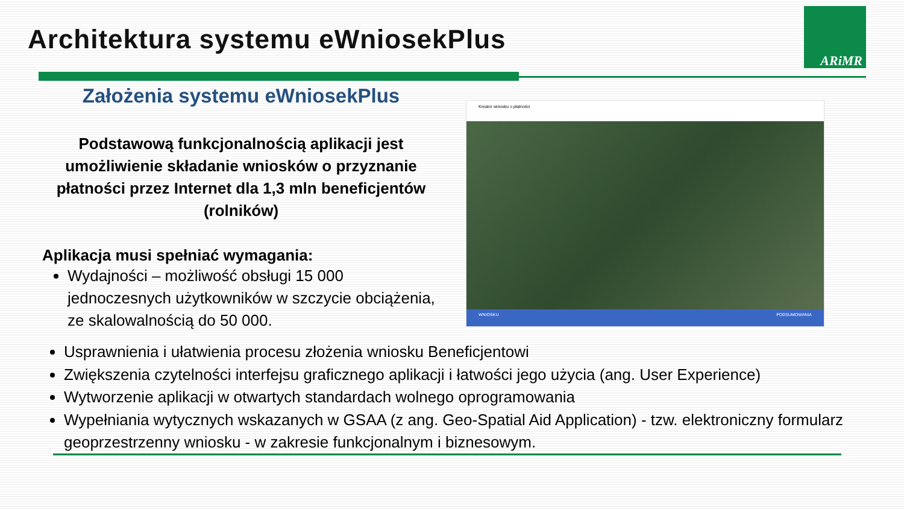Architektura systemu eWniosekPlus
ARiMR
Założenia systemu eWniosekPlus
Podstawową funkcjonalnością aplikacji jest umożliwienie składanie wniosków o przyznanie płatności przez Internet dla 1,3 mln beneficjentów (rolników)
Aplikacja musi spełniać wymagania:
Wydajności – możliwość obsługi 15 000 jednoczesnych użytkowników w szczycie obciążenia, ze skalowalnością do 50 000.
Kreator wniosku o płatności
WNIOSKU PODSUMOWANIA
Usprawnienia i ułatwienia procesu złożenia wniosku Beneficjentowi
Zwiększenia czytelności interfejsu graficznego aplikacji i łatwości jego użycia (ang. User Experience)
Wytworzenie aplikacji w otwartych standardach wolnego oprogramowania
Wypełniania wytycznych wskazanych w GSAA (z ang. Geo-Spatial Aid Application) - tzw. elektroniczny formularz geoprzestrzenny wniosku - w zakresie funkcjonalnym i biznesowym.